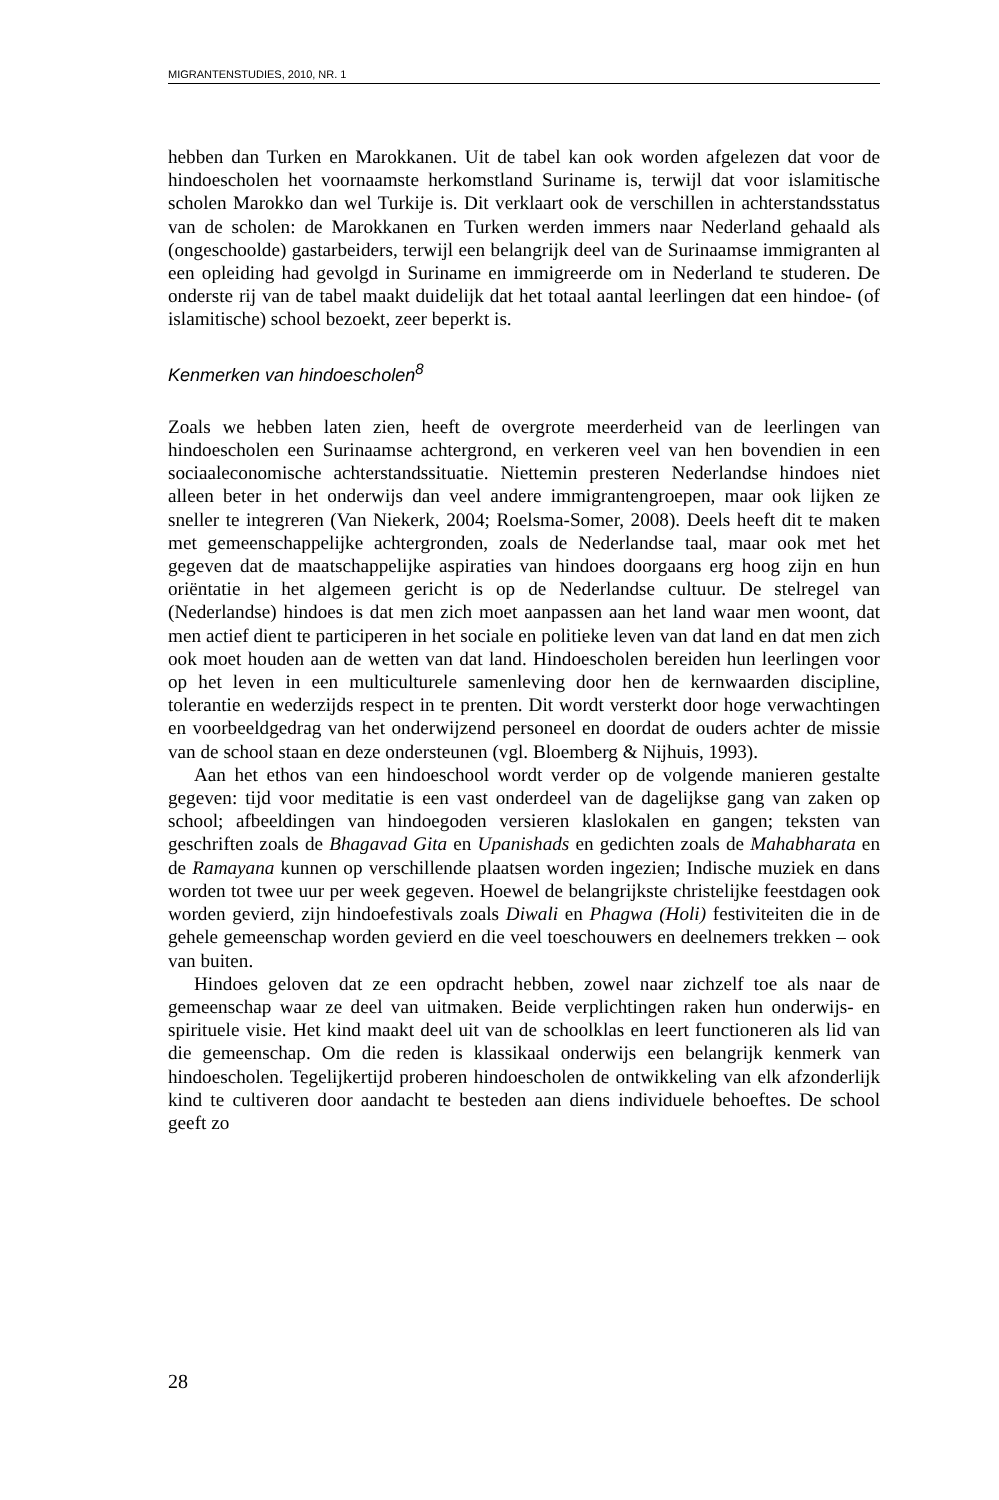MIGRANTENSTUDIES, 2010, NR. 1
hebben dan Turken en Marokkanen. Uit de tabel kan ook worden afgelezen dat voor de hindoescholen het voornaamste herkomstland Suriname is, terwijl dat voor islamitische scholen Marokko dan wel Turkije is. Dit verklaart ook de verschillen in achterstandsstatus van de scholen: de Marokkanen en Turken werden immers naar Nederland gehaald als (ongeschoolde) gastarbeiders, terwijl een belangrijk deel van de Surinaamse immigranten al een opleiding had gevolgd in Suriname en immigreerde om in Nederland te studeren. De onderste rij van de tabel maakt duidelijk dat het totaal aantal leerlingen dat een hindoe- (of islamitische) school bezoekt, zeer beperkt is.
Kenmerken van hindoescholen<sup>8</sup>
Zoals we hebben laten zien, heeft de overgrote meerderheid van de leerlingen van hindoescholen een Surinaamse achtergrond, en verkeren veel van hen bovendien in een sociaaleconomische achterstandssituatie. Niettemin presteren Nederlandse hindoes niet alleen beter in het onderwijs dan veel andere immigrantengroepen, maar ook lijken ze sneller te integreren (Van Niekerk, 2004; Roelsma-Somer, 2008). Deels heeft dit te maken met gemeenschappelijke achtergronden, zoals de Nederlandse taal, maar ook met het gegeven dat de maatschappelijke aspiraties van hindoes doorgaans erg hoog zijn en hun oriëntatie in het algemeen gericht is op de Nederlandse cultuur. De stelregel van (Nederlandse) hindoes is dat men zich moet aanpassen aan het land waar men woont, dat men actief dient te participeren in het sociale en politieke leven van dat land en dat men zich ook moet houden aan de wetten van dat land. Hindoescholen bereiden hun leerlingen voor op het leven in een multiculturele samenleving door hen de kernwaarden discipline, tolerantie en wederzijds respect in te prenten. Dit wordt versterkt door hoge verwachtingen en voorbeeldgedrag van het onderwijzend personeel en doordat de ouders achter de missie van de school staan en deze ondersteunen (vgl. Bloemberg & Nijhuis, 1993).
Aan het ethos van een hindoeschool wordt verder op de volgende manieren gestalte gegeven: tijd voor meditatie is een vast onderdeel van de dagelijkse gang van zaken op school; afbeeldingen van hindoegoden versieren klaslokalen en gangen; teksten van geschriften zoals de Bhagavad Gita en Upanishads en gedichten zoals de Mahabharata en de Ramayana kunnen op verschillende plaatsen worden ingezien; Indische muziek en dans worden tot twee uur per week gegeven. Hoewel de belangrijkste christelijke feestdagen ook worden gevierd, zijn hindoefestivals zoals Diwali en Phagwa (Holi) festiviteiten die in de gehele gemeenschap worden gevierd en die veel toeschouwers en deelnemers trekken – ook van buiten.
Hindoes geloven dat ze een opdracht hebben, zowel naar zichzelf toe als naar de gemeenschap waar ze deel van uitmaken. Beide verplichtingen raken hun onderwijs- en spirituele visie. Het kind maakt deel uit van de schoolklas en leert functioneren als lid van die gemeenschap. Om die reden is klassikaal onderwijs een belangrijk kenmerk van hindoescholen. Tegelijkertijd proberen hindoescholen de ontwikkeling van elk afzonderlijk kind te cultiveren door aandacht te besteden aan diens individuele behoeftes. De school geeft zo
28